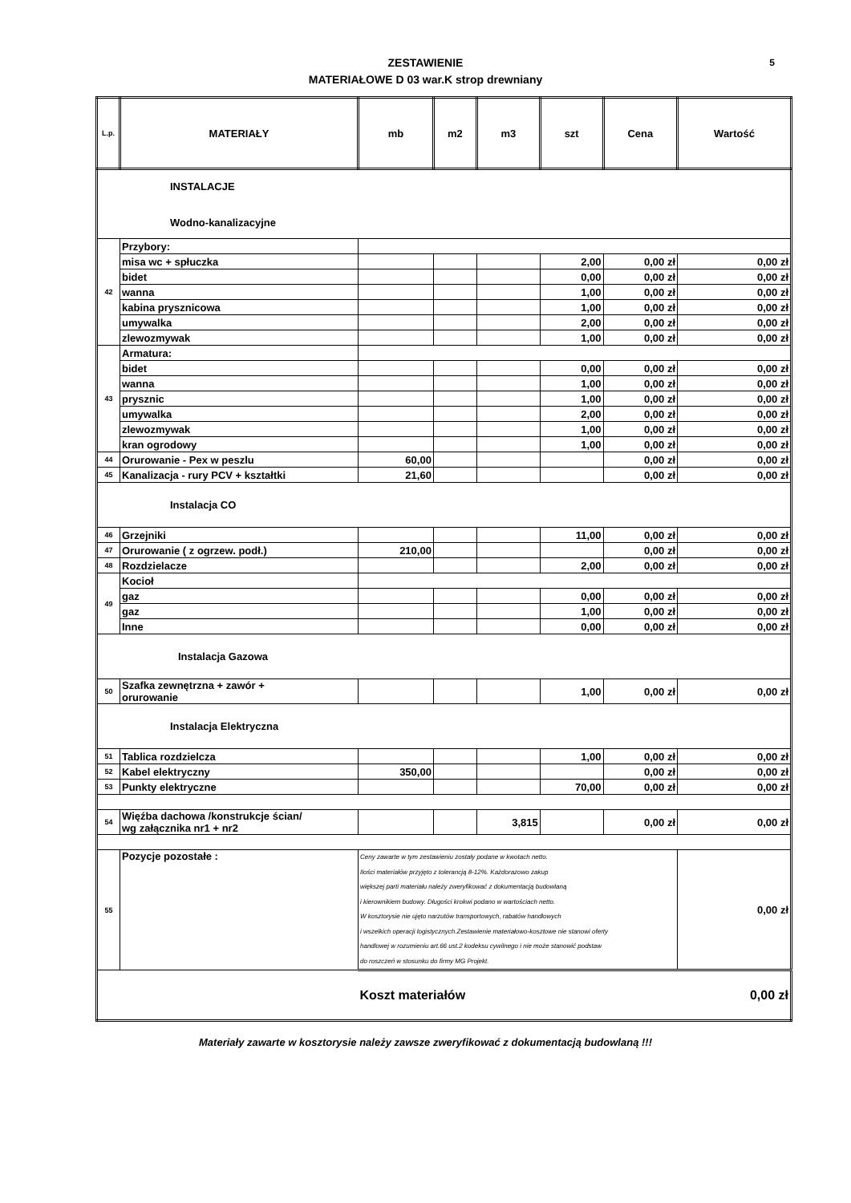ZESTAWIENIE
MATERIAŁOWE D 03 war.K strop drewniany
5
| L.p. | MATERIAŁY | mb | m2 | m3 | szt | Cena | Wartość |
| --- | --- | --- | --- | --- | --- | --- | --- |
| INSTALACJE Wodno-kanalizacyjne | | | | | | | |
| 42 | Przybory: | | | | | | |
| | misa wc + spłuczka | | | | 2,00 | 0,00 zł | 0,00 zł |
| | bidet | | | | 0,00 | 0,00 zł | 0,00 zł |
| | wanna | | | | 1,00 | 0,00 zł | 0,00 zł |
| | kabina prysznicowa | | | | 1,00 | 0,00 zł | 0,00 zł |
| | umywalka | | | | 2,00 | 0,00 zł | 0,00 zł |
| | zlewozmywak | | | | 1,00 | 0,00 zł | 0,00 zł |
| 43 | Armatura: | | | | | | |
| | bidet | | | | 0,00 | 0,00 zł | 0,00 zł |
| | wanna | | | | 1,00 | 0,00 zł | 0,00 zł |
| | prysznic | | | | 1,00 | 0,00 zł | 0,00 zł |
| | umywalka | | | | 2,00 | 0,00 zł | 0,00 zł |
| | zlewozmywak | | | | 1,00 | 0,00 zł | 0,00 zł |
| | kran ogrodowy | | | | 1,00 | 0,00 zł | 0,00 zł |
| 44 | Orurowanie - Pex w peszlu | 60,00 | | | | 0,00 zł | 0,00 zł |
| 45 | Kanalizacja - rury PCV + kształtki | 21,60 | | | | 0,00 zł | 0,00 zł |
| Instalacja CO | | | | | | | |
| 46 | Grzejniki | | | | 11,00 | 0,00 zł | 0,00 zł |
| 47 | Orurowanie ( z ogrzew. podł.) | 210,00 | | | | 0,00 zł | 0,00 zł |
| 48 | Rozdzielacze | | | | 2,00 | 0,00 zł | 0,00 zł |
| 49 | Kocioł | | | | | | |
| | gaz | | | | 0,00 | 0,00 zł | 0,00 zł |
| | gaz | | | | 1,00 | 0,00 zł | 0,00 zł |
| | Inne | | | | 0,00 | 0,00 zł | 0,00 zł |
| Instalacja Gazowa | | | | | | | |
| 50 | Szafka zewnętrzna + zawór + orurowanie | | | | 1,00 | 0,00 zł | 0,00 zł |
| Instalacja Elektryczna | | | | | | | |
| 51 | Tablica rozdzielcza | | | | 1,00 | 0,00 zł | 0,00 zł |
| 52 | Kabel elektryczny | 350,00 | | | | 0,00 zł | 0,00 zł |
| 53 | Punkty elektryczne | | | | 70,00 | 0,00 zł | 0,00 zł |
| 54 | Więźba dachowa /konstrukcje ścian/ wg załącznika nr1 + nr2 | | | 3,815 | | 0,00 zł | 0,00 zł |
| 55 | Pozycje pozostałe : | Ceny zawarte w tym zestawieniu zostały podane w kwotach netto. Ilości materiałów przyjęto z tolerancją 8-12%. Każdorazowo zakup większej parti materiału należy zweryfikować z dokumentacją budowlaną i kierownikiem budowy. Długości krokwi podano w wartościach netto. W kosztorysie nie ujęto narzutów transportowych, rabatów handlowych i wszelkich operacji logistycznych.Zestawienie materiałowo-kosztowe nie stanowi oferty handlowej w rozumieniu art.66 ust.2 kodeksu cywilnego i nie może stanowić podstaw do roszczeń w stosunku do firmy MG Projekt. | | | | | 0,00 zł |
| | | Koszt materiałów | | | | | 0,00 zł |
Materiały zawarte w kosztorysie należy zawsze zweryfikować z dokumentacją budowlaną !!!